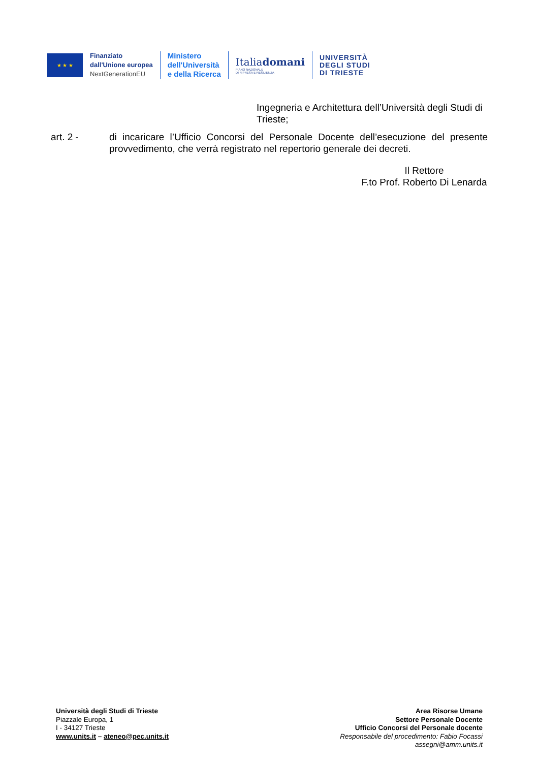★ ★ ★
Finanziato
dall'Unione europea
NextGenerationEU
Ministero
dell'Università
e della Ricerca
Italiadomani
PIANO NAZIONALE
DI RIPRESA E RESILIENZA
UNIVERSITÀ
DEGLI STUDI
DI TRIESTE
Ingegneria e Architettura dell’Università degli Studi di Trieste;
art. 2 - di incaricare l’Ufficio Concorsi del Personale Docente dell’esecuzione del presente provvedimento, che verrà registrato nel repertorio generale dei decreti.
Il Rettore
F.to Prof. Roberto Di Lenarda
Università degli Studi di Trieste
Piazzale Europa, 1
I - 34127 Trieste
www.units.it – ateneo@pec.units.it
Area Risorse Umane
Settore Personale Docente
Ufficio Concorsi del Personale docente
Responsabile del procedimento: Fabio Focassi
assegni@amm.units.it